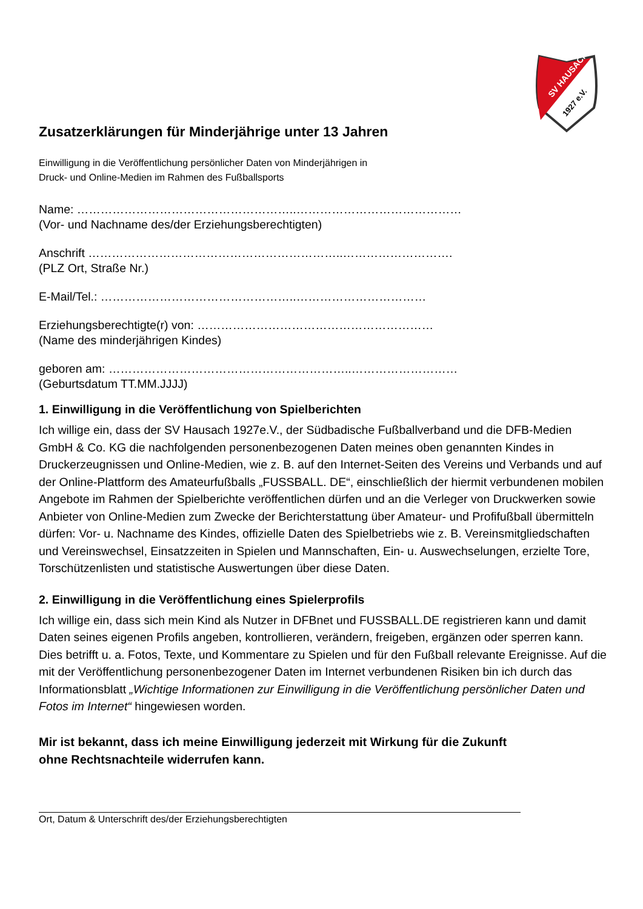SV HAUSACH
1927 e.V.
Zusatzerklärungen für Minderjährige unter 13 Jahren
Einwilligung in die Veröffentlichung persönlicher Daten von Minderjährigen in
Druck- und Online-Medien im Rahmen des Fußballsports
Name: ………………………………………………..……………………………………
(Vor- und Nachname des/der Erziehungsberechtigten)
Anschrift ………………………………………………………..……………………….
(PLZ Ort, Straße Nr.)
E-Mail/Tel.: …………………………………………..……………………………
Erziehungsberechtigte(r) von: ……………………………………………………
(Name des minderjährigen Kindes)
geboren am: ……………………………………………………..………………………
(Geburtsdatum TT.MM.JJJJ)
1. Einwilligung in die Veröffentlichung von Spielberichten
Ich willige ein, dass der SV Hausach 1927e.V., der Südbadische Fußballverband und die DFB-Medien GmbH & Co. KG die nachfolgenden personenbezogenen Daten meines oben genannten Kindes in Druckerzeugnissen und Online-Medien, wie z. B. auf den Internet-Seiten des Vereins und Verbands und auf der Online-Plattform des Amateurfußballs „FUSSBALL. DE“, einschließlich der hiermit verbundenen mobilen Angebote im Rahmen der Spielberichte veröffentlichen dürfen und an die Verleger von Druckwerken sowie Anbieter von Online-Medien zum Zwecke der Berichterstattung über Amateur- und Profifußball übermitteln dürfen: Vor- u. Nachname des Kindes, offizielle Daten des Spielbetriebs wie z. B. Vereinsmitgliedschaften und Vereinswechsel, Einsatzzeiten in Spielen und Mannschaften, Ein- u. Auswechselungen, erzielte Tore, Torschützenlisten und statistische Auswertungen über diese Daten.
2. Einwilligung in die Veröffentlichung eines Spielerprofils
Ich willige ein, dass sich mein Kind als Nutzer in DFBnet und FUSSBALL.DE registrieren kann und damit Daten seines eigenen Profils angeben, kontrollieren, verändern, freigeben, ergänzen oder sperren kann. Dies betrifft u. a. Fotos, Texte, und Kommentare zu Spielen und für den Fußball relevante Ereignisse. Auf die mit der Veröffentlichung personenbezogener Daten im Internet verbundenen Risiken bin ich durch das Informationsblatt „Wichtige Informationen zur Einwilligung in die Veröffentlichung persönlicher Daten und Fotos im Internet“ hingewiesen worden.
Mir ist bekannt, dass ich meine Einwilligung jederzeit mit Wirkung für die Zukunft
ohne Rechtsnachteile widerrufen kann.
Ort, Datum & Unterschrift des/der Erziehungsberechtigten